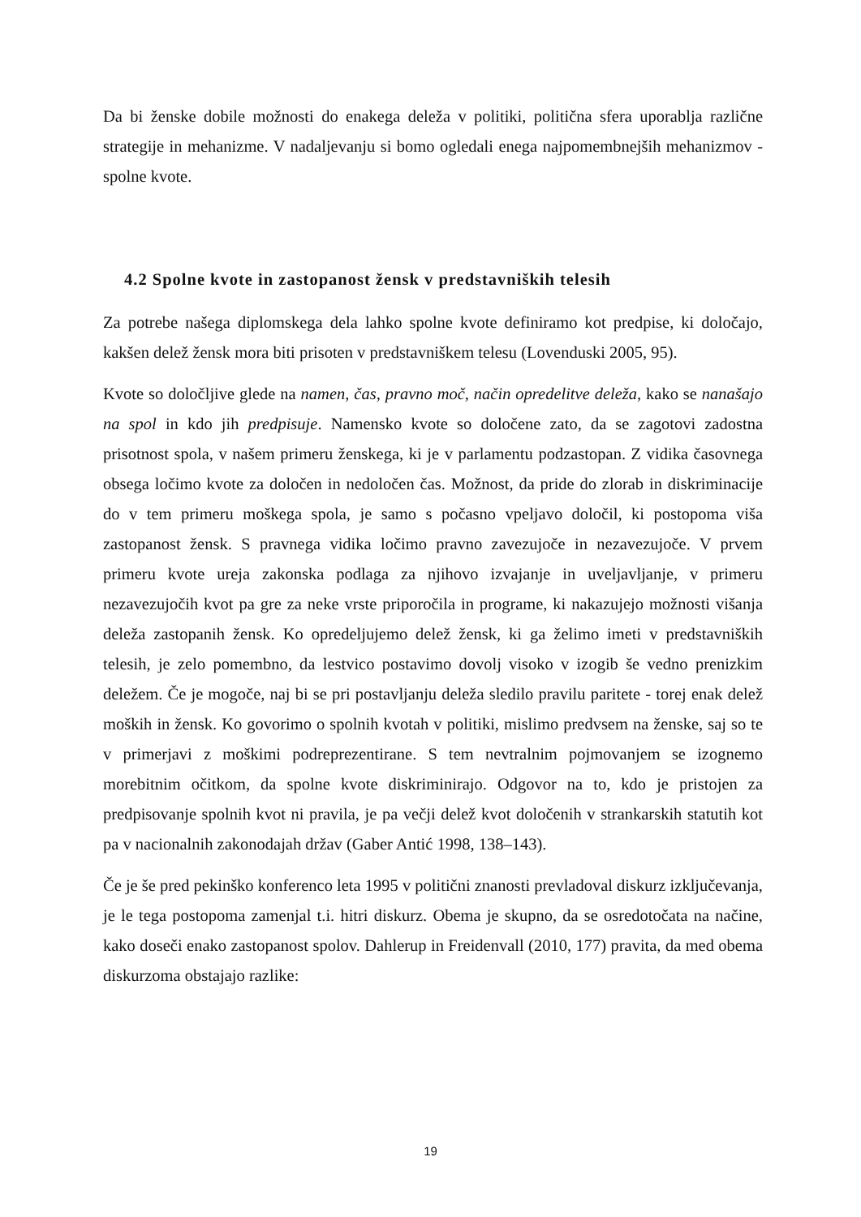Da bi ženske dobile možnosti do enakega deleža v politiki, politična sfera uporablja različne strategije in mehanizme. V nadaljevanju si bomo ogledali enega najpomembnejših mehanizmov - spolne kvote.
4.2 Spolne kvote in zastopanost žensk v predstavniških telesih
Za potrebe našega diplomskega dela lahko spolne kvote definiramo kot predpise, ki določajo, kakšen delež žensk mora biti prisoten v predstavniškem telesu (Lovenduski 2005, 95).
Kvote so določljive glede na namen, čas, pravno moč, način opredelitve deleža, kako se nanašajo na spol in kdo jih predpisuje. Namensko kvote so določene zato, da se zagotovi zadostna prisotnost spola, v našem primeru ženskega, ki je v parlamentu podzastopan. Z vidika časovnega obsega ločimo kvote za določen in nedoločen čas. Možnost, da pride do zlorab in diskriminacije do v tem primeru moškega spola, je samo s počasno vpeljavo določil, ki postopoma viša zastopanost žensk. S pravnega vidika ločimo pravno zavezujoče in nezavezujoče. V prvem primeru kvote ureja zakonska podlaga za njihovo izvajanje in uveljavljanje, v primeru nezavezujočih kvot pa gre za neke vrste priporočila in programe, ki nakazujejo možnosti višanja deleža zastopanih žensk. Ko opredeljujemo delež žensk, ki ga želimo imeti v predstavniških telesih, je zelo pomembno, da lestvico postavimo dovolj visoko v izogib še vedno prenizkim deležem. Če je mogoče, naj bi se pri postavljanju deleža sledilo pravilu paritete - torej enak delež moških in žensk. Ko govorimo o spolnih kvotah v politiki, mislimo predvsem na ženske, saj so te v primerjavi z moškimi podreprezentirane. S tem nevtralnim pojmovanjem se izognemo morebitnim očitkom, da spolne kvote diskriminirajo. Odgovor na to, kdo je pristojen za predpisovanje spolnih kvot ni pravila, je pa večji delež kvot določenih v strankarskih statutih kot pa v nacionalnih zakonodajah držav (Gaber Antić 1998, 138–143).
Če je še pred pekinško konferenco leta 1995 v politični znanosti prevladoval diskurz izključevanja, je le tega postopoma zamenjal t.i. hitri diskurz. Obema je skupno, da se osredotočata na načine, kako doseči enako zastopanost spolov. Dahlerup in Freidenvall (2010, 177) pravita, da med obema diskurzoma obstajajo razlike:
19